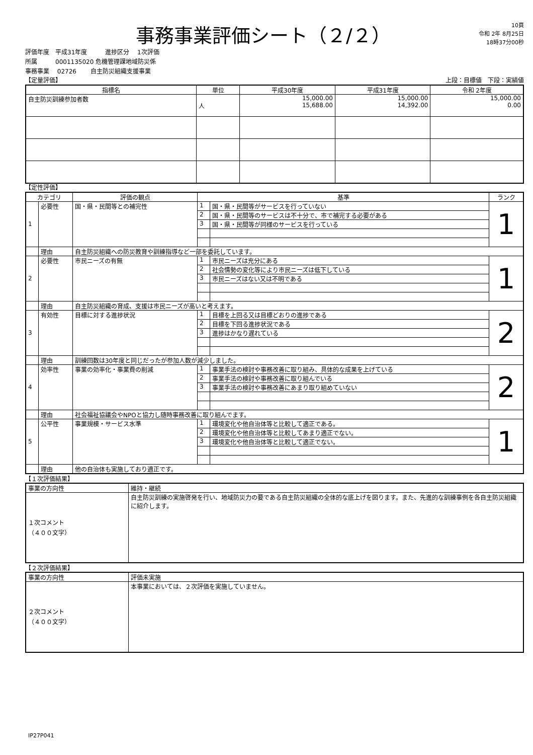事務事業評価シート（２/２）
10頁
令和 2年 8月25日
18時37分00秒
評価年度　平成31年度　　　進捗区分　 1次評価
所属　　　0001135020 危機管理課地域防災係
事務事業　 02726　　 自主防災組織支援事業
【定量評価】 上段：目標値　下段：実績値
| 指標名 | 単位 | 平成30年度 | 平成31年度 | 令和 2年度 |
| --- | --- | --- | --- | --- |
| 自主防災訓練参加者数 | 人 | 15,000.00 15,688.00 | 15,000.00 14,392.00 | 15,000.00 0.00 |
【定性評価】
| カテゴリ | | 評価の観点 | 基準 | | ランク |
| --- | --- | --- | --- | --- | --- |
| 1 | 必要性 | 国・県・民間等との補完性 | 1 | 国・県・民間等がサービスを行っていない | 1 |
| | | | 2 | 国・県・民間等のサービスは不十分で、市で補完する必要がある | |
| | | | 3 | 国・県・民間等が同様のサービスを行っている | |
| | 理由 | 自主防災組織への防災教育や訓練指導など一部を委託しています。 | | | |
| 2 | 必要性 | 市民ニーズの有無 | 1 | 市民ニーズは充分にある | 1 |
| | | | 2 | 社会情勢の変化等により市民ニーズは低下している | |
| | | | 3 | 市民ニーズはない又は不明である | |
| | 理由 | 自主防災組織の育成、支援は市民ニーズが高いと考えます。 | | | |
| 3 | 有効性 | 目標に対する進捗状況 | 1 | 目標を上回る又は目標どおりの進捗である | 2 |
| | | | 2 | 目標を下回る進捗状況である | |
| | | | 3 | 進捗はかなり遅れている | |
| | 理由 | 訓練回数は30年度と同じだったが参加人数が減少しました。 | | | |
| 4 | 効率性 | 事業の効率化・事業費の削減 | 1 | 事業手法の検討や事務改善に取り組み、具体的な成果を上げている | 2 |
| | | | 2 | 事業手法の検討や事務改善に取り組んでいる | |
| | | | 3 | 事業手法の検討や事務改善にあまり取り組めていない | |
| | 理由 | 社会福祉協議会やNPOと協力し随時事務改善に取り組んでます。 | | | |
| 5 | 公平性 | 事業規模・サービス水準 | 1 | 環境変化や他自治体等と比較して適正である。 | 1 |
| | | | 2 | 環境変化や他自治体等と比較してあまり適正でない。 | |
| | | | 3 | 環境変化や他自治体等と比較して適正でない。 | |
| | 理由 | 他の自治体も実施しており適正です。 | | | |
【１次評価結果】
| 事業の方向性 | 維持・継続 |
| １次コメント （４００文字） | 自主防災訓練の実施啓発を行い、地域防災力の要である自主防災組織の全体的な底上げを図ります。また、先進的な訓練事例を各自主防災組織に紹介します。 |
【２次評価結果】
| 事業の方向性 | 評価未実施 |
| ２次コメント （４００文字） | 本事業においては、２次評価を実施していません。 |
IP27P041